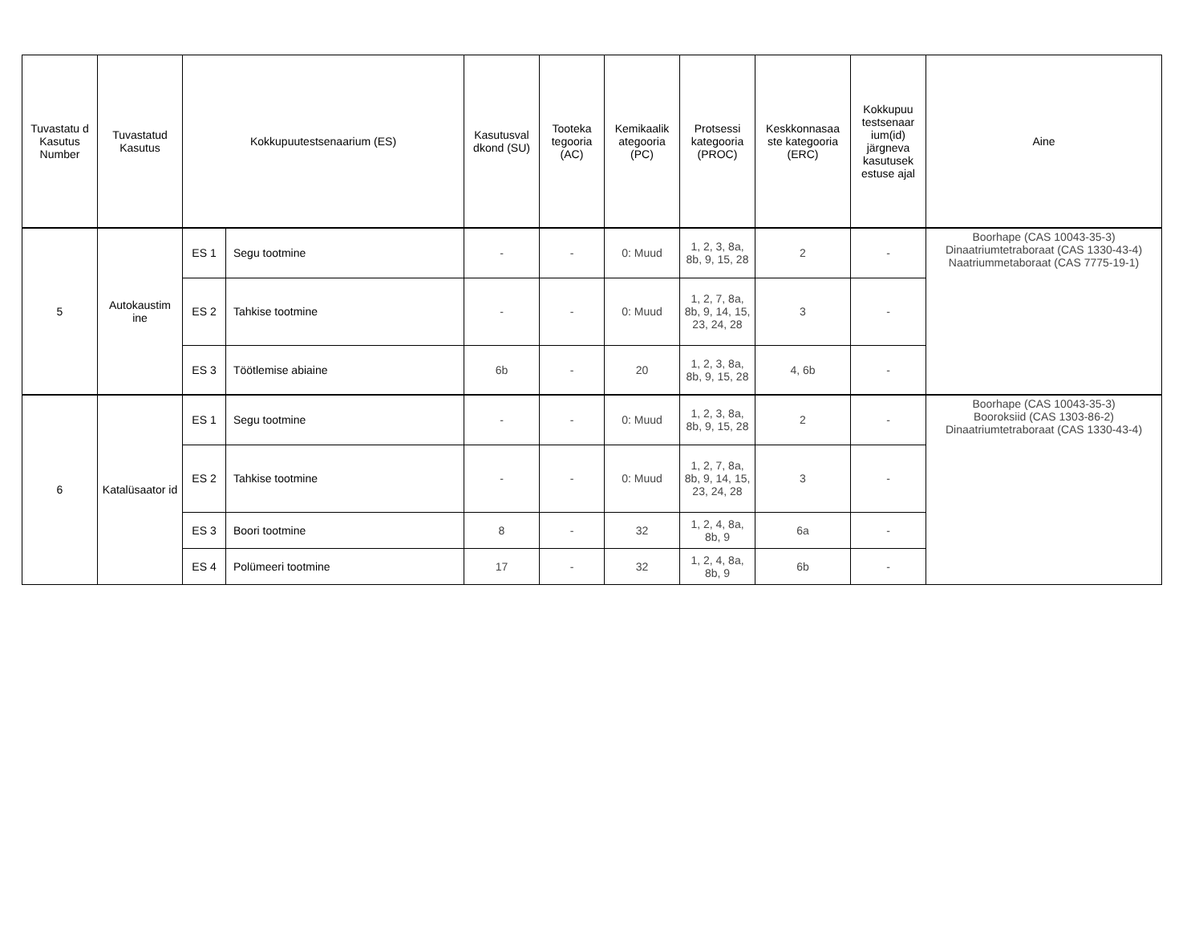| Tuvastatu d Kasutus Number | Tuvastatud Kasutus | Kokkupuutestsenaarium (ES) | | Kasutusval dkond (SU) | Tooteka tegooria (AC) | Kemikaalik ategooria (PC) | Protsessi kategooria (PROC) | Keskkonnasaa ste kategooria (ERC) | Kokkupuu testsenaar ium(id) järgneva kasutusek estuse ajal | Aine |
| --- | --- | --- | --- | --- | --- | --- | --- | --- | --- | --- |
| 5 | Autokaustim ine | ES 1 | Segu tootmine | - | - | 0: Muud | 1, 2, 3, 8a, 8b, 9, 15, 28 | 2 | - | Boorhape (CAS 10043-35-3) Dinaatriumtetraboraat (CAS 1330-43-4) Naatriummetaboraat (CAS 7775-19-1) |
| | | ES 2 | Tahkise tootmine | - | - | 0: Muud | 1, 2, 7, 8a, 8b, 9, 14, 15, 23, 24, 28 | 3 | - | |
| | | ES 3 | Töötlemise abiaine | 6b | - | 20 | 1, 2, 3, 8a, 8b, 9, 15, 28 | 4, 6b | - | |
| 6 | Katalüsaator id | ES 1 | Segu tootmine | - | - | 0: Muud | 1, 2, 3, 8a, 8b, 9, 15, 28 | 2 | - | Boorhape (CAS 10043-35-3) Booroksiid (CAS 1303-86-2) Dinaatriumtetraboraat (CAS 1330-43-4) |
| | | ES 2 | Tahkise tootmine | - | - | 0: Muud | 1, 2, 7, 8a, 8b, 9, 14, 15, 23, 24, 28 | 3 | - | |
| | | ES 3 | Boori tootmine | 8 | - | 32 | 1, 2, 4, 8a, 8b, 9 | 6a | - | |
| | | ES 4 | Polümeeri tootmine | 17 | - | 32 | 1, 2, 4, 8a, 8b, 9 | 6b | - | |